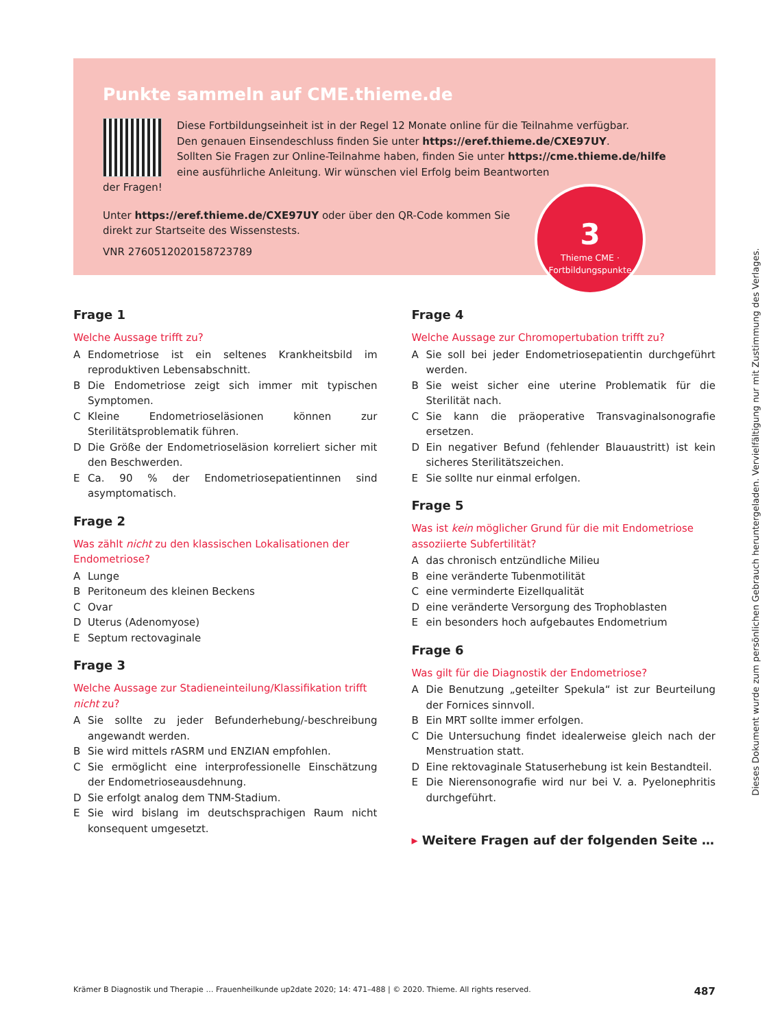Punkte sammeln auf CME.thieme.de
Diese Fortbildungseinheit ist in der Regel 12 Monate online für die Teilnahme verfügbar.
Den genauen Einsendeschluss finden Sie unter https://eref.thieme.de/CXE97UY.
Sollten Sie Fragen zur Online-Teilnahme haben, finden Sie unter https://cme.thieme.de/hilfe
eine ausführliche Anleitung. Wir wünschen viel Erfolg beim Beantworten
der Fragen!
Unter https://eref.thieme.de/CXE97UY oder über den QR-Code kommen Sie
direkt zur Startseite des Wissenstests.
VNR 2760512020158723789
3
Thieme CME · Fortbildungspunkte
Frage 1
Welche Aussage trifft zu?
A Endometriose ist ein seltenes Krankheitsbild im reproduktiven Lebensabschnitt.
B Die Endometriose zeigt sich immer mit typischen Symptomen.
C Kleine Endometrioseläsionen können zur Sterilitätsproblematik führen.
D Die Größe der Endometrioseläsion korreliert sicher mit den Beschwerden.
E Ca. 90 % der Endometriosepatientinnen sind asymptomatisch.
Frage 2
Was zählt nicht zu den klassischen Lokalisationen der Endometriose?
A Lunge
B Peritoneum des kleinen Beckens
C Ovar
D Uterus (Adenomyose)
E Septum rectovaginale
Frage 3
Welche Aussage zur Stadieneinteilung/Klassifikation trifft nicht zu?
A Sie sollte zu jeder Befunderhebung/-beschreibung angewandt werden.
B Sie wird mittels rASRM und ENZIAN empfohlen.
C Sie ermöglicht eine interprofessionelle Einschätzung der Endometrioseausdehnung.
D Sie erfolgt analog dem TNM-Stadium.
E Sie wird bislang im deutschsprachigen Raum nicht konsequent umgesetzt.
Frage 4
Welche Aussage zur Chromopertubation trifft zu?
A Sie soll bei jeder Endometriosepatientin durchgeführt werden.
B Sie weist sicher eine uterine Problematik für die Sterilität nach.
C Sie kann die präoperative Transvaginalsonografie ersetzen.
D Ein negativer Befund (fehlender Blauaustritt) ist kein sicheres Sterilitätszeichen.
E Sie sollte nur einmal erfolgen.
Frage 5
Was ist kein möglicher Grund für die mit Endometriose assoziierte Subfertilität?
Adas chronisch entzündliche Milieu
Beine veränderte Tubenmotilität
Ceine verminderte Eizellqualität
Deine veränderte Versorgung des Trophoblasten
Eein besonders hoch aufgebautes Endometrium
Frage 6
Was gilt für die Diagnostik der Endometriose?
A Die Benutzung „geteilter Spekula“ ist zur Beurteilung der Fornices sinnvoll.
B Ein MRT sollte immer erfolgen.
C Die Untersuchung findet idealerweise gleich nach der Menstruation statt.
D Eine rektovaginale Statuserhebung ist kein Bestandteil.
E Die Nierensonografie wird nur bei V. a. Pyelonephritis durchgeführt.
▸ Weitere Fragen auf der folgenden Seite …
Krämer B Diagnostik und Therapie … Frauenheilkunde up2date 2020; 14: 471–488 | © 2020. Thieme. All rights reserved. 487
Dieses Dokument wurde zum persönlichen Gebrauch heruntergeladen. Vervielfältigung nur mit Zustimmung des Verlages.